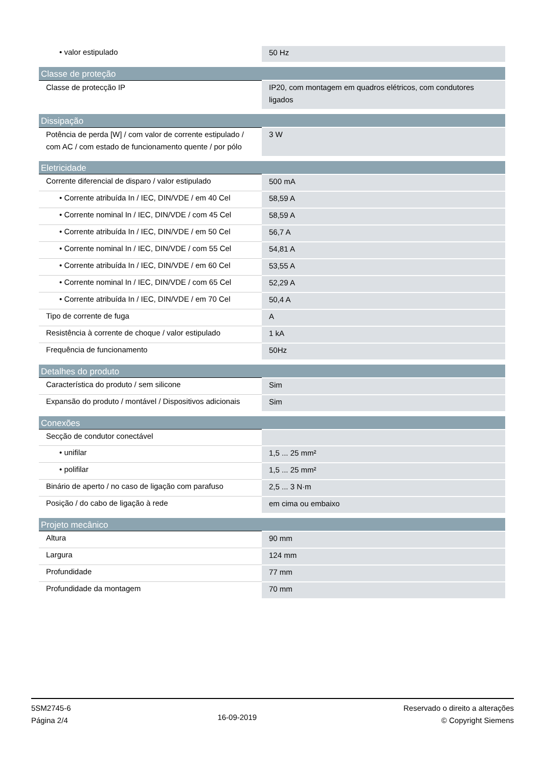| • valor estipulado | 50 Hz |
| Classe de proteção | |
| Classe de protecção IP | IP20, com montagem em quadros elétricos, com condutores ligados |
| Dissipação | |
| Potência de perda [W] / com valor de corrente estipulado / com AC / com estado de funcionamento quente / por pólo | 3 W |
| Eletricidade | |
| Corrente diferencial de disparo / valor estipulado | 500 mA |
| • Corrente atribuída In / IEC, DIN/VDE / em 40 Cel | 58,59 A |
| • Corrente nominal In / IEC, DIN/VDE / com 45 Cel | 58,59 A |
| • Corrente atribuída In / IEC, DIN/VDE / em 50 Cel | 56,7 A |
| • Corrente nominal In / IEC, DIN/VDE / com 55 Cel | 54,81 A |
| • Corrente atribuída In / IEC, DIN/VDE / em 60 Cel | 53,55 A |
| • Corrente nominal In / IEC, DIN/VDE / com 65 Cel | 52,29 A |
| • Corrente atribuída In / IEC, DIN/VDE / em 70 Cel | 50,4 A |
| Tipo de corrente de fuga | A |
| Resistência à corrente de choque / valor estipulado | 1 kA |
| Frequência de funcionamento | 50Hz |
| Detalhes do produto | |
| Característica do produto / sem silicone | Sim |
| Expansão do produto / montável / Dispositivos adicionais | Sim |
| Conexões | |
| Secção de condutor conectável | |
| • unifilar | 1,5 ... 25 mm² |
| • polifilar | 1,5 ... 25 mm² |
| Binário de aperto / no caso de ligação com parafuso | 2,5 ... 3 N·m |
| Posição / do cabo de ligação à rede | em cima ou embaixo |
| Projeto mecânico | |
| Altura | 90 mm |
| Largura | 124 mm |
| Profundidade | 77 mm |
| Profundidade da montagem | 70 mm |
5SM2745-6
Página 2/4
16-09-2019
Reservado o direito a alterações
© Copyright Siemens